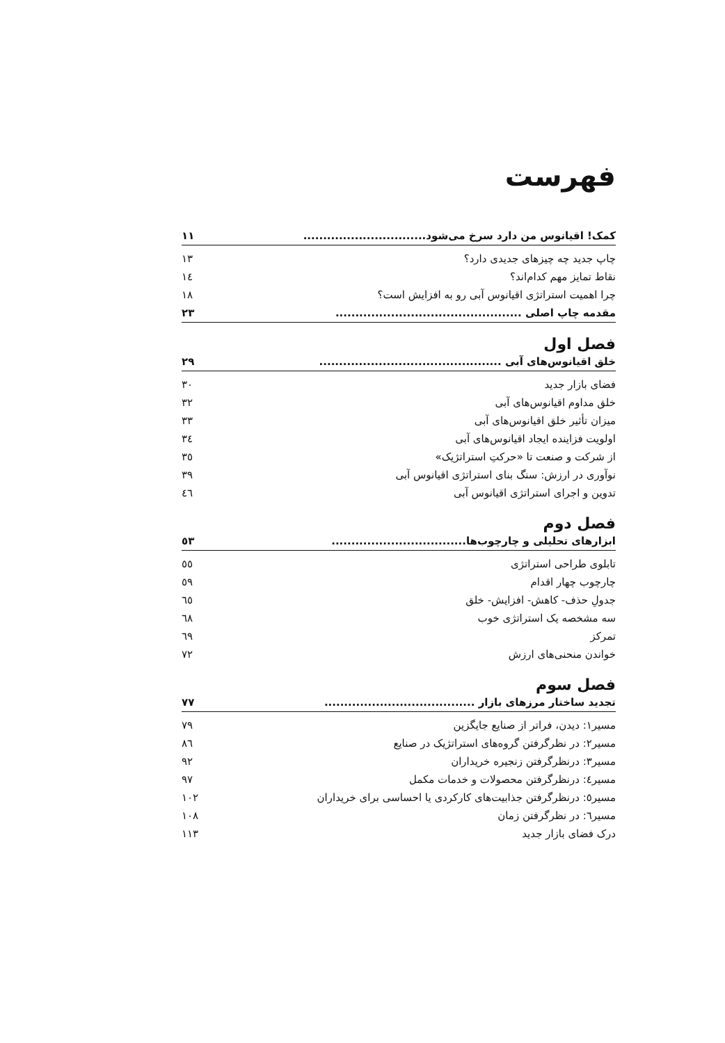فهرست
کمک! اقیانوس من دارد سرخ می‌شود............................... ۱۱
چاپ جدید چه چیزهای جدیدی دارد؟ ۱۳
نقاط تمایز مهم کدام‌اند؟ ۱٤
چرا اهمیت استراتژی اقیانوس آبی رو به افزایش است؟ ۱۸
مقدمه چاپ اصلی ............................................... ۲۳
فصل اول
خلق اقیانوس‌های آبی .............................................. ۲۹
فضای بازار جدید ۳۰
خلق مداوم اقیانوس‌های آبی ۳۲
میزان تأثیر خلق اقیانوس‌های آبی ۳۳
اولویت فزاینده ایجاد اقیانوس‌های آبی ۳٤
از شرکت و صنعت تا «حرکتِ استراتژیک» ۳٥
نوآوری در ارزش: سنگ بنای استراتژی اقیانوس آبی ۳۹
تدوین و اجرای استراتژی اقیانوس آبی ٤٦
فصل دوم
ابزارهای تحلیلی و چارچوب‌ها.................................. ٥۳
تابلوی طراحی استراتژی ٥٥
چارچوب چهار اقدام ٥۹
جدولِ حذف- کاهش- افزایش- خلق ٦٥
سه مشخصه یک استراتژی خوب ٦۸
تمرکز ٦۹
خواندن منحنی‌های ارزش ۷۲
فصل سوم
تجدید ساختار مرزهای بازار ...................................... ۷۷
مسیر۱: دیدن، فراتر از صنایع جایگزین ۷۹
مسیر۲: در نظرگرفتن گروه‌های استراتژیک در صنایع ۸٦
مسیر۳: درنظرگرفتن زنجیره خریداران ۹۲
مسیر٤: درنظرگرفتن محصولات و خدمات مکمل ۹۷
مسیر٥: درنظرگرفتن جذابیت‌های کارکردی یا احساسی برای خریداران ۱۰۲
مسیر٦: در نظرگرفتن زمان ۱۰۸
درک فضای بازار جدید ۱۱۳